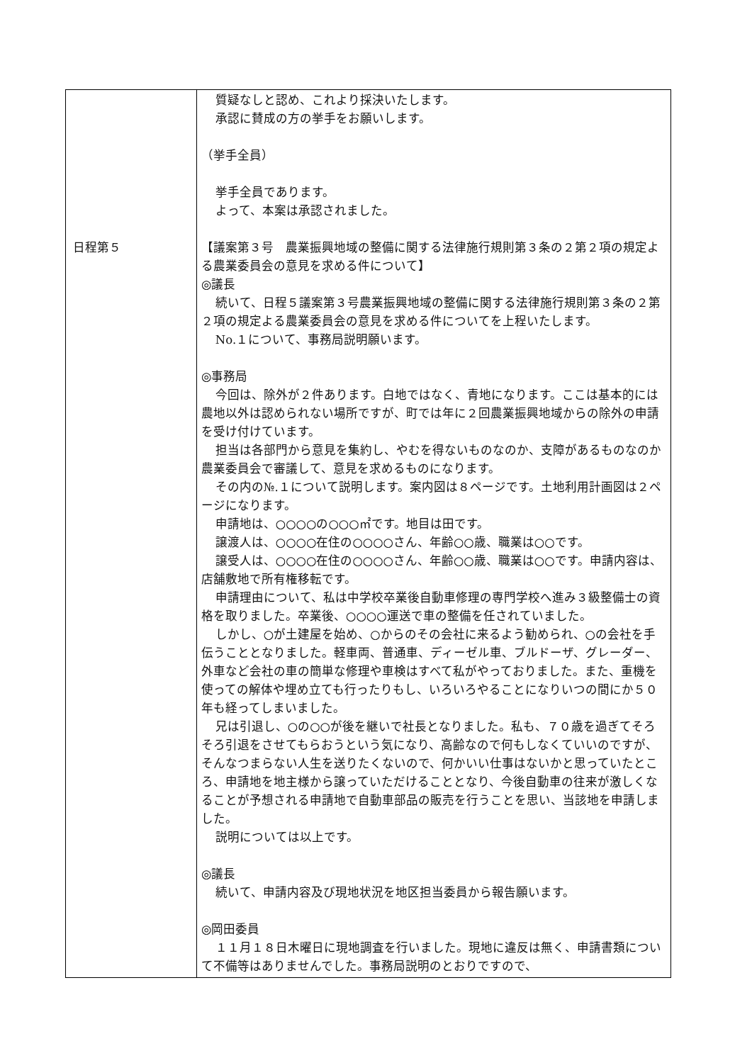| 日程第５ | 質疑なしと認め、これより採決いたします。 承認に賛成の方の挙手をお願いします。 （挙手全員） 挙手全員であります。 よって、本案は承認されました。 【議案第３号 農業振興地域の整備に関する法律施行規則第３条の２第２項の規定よる農業委員会の意見を求める件について】 ◎議長 続いて、日程５議案第３号農業振興地域の整備に関する法律施行規則第３条の２第２項の規定よる農業委員会の意見を求める件についてを上程いたします。 No.１について、事務局説明願います。 ◎事務局 今回は、除外が２件あります。白地ではなく、青地になります。ここは基本的には農地以外は認められない場所ですが、町では年に２回農業振興地域からの除外の申請を受け付けています。 担当は各部門から意見を集約し、やむを得ないものなのか、支障があるものなのか農業委員会で審議して、意見を求めるものになります。 その内の№.１について説明します。案内図は８ページです。土地利用計画図は２ページになります。 申請地は、○○○○の○○○㎡です。地目は田です。 譲渡人は、○○○○在住の○○○○さん、年齢○○歳、職業は○○です。 譲受人は、○○○○在住の○○○○さん、年齢○○歳、職業は○○です。申請内容は、店舗敷地で所有権移転です。 申請理由について、私は中学校卒業後自動車修理の専門学校へ進み３級整備士の資格を取りました。卒業後、○○○○運送で車の整備を任されていました。 しかし、○が土建屋を始め、○からのその会社に来るよう勧められ、○の会社を手伝うこととなりました。軽車両、普通車、ディーゼル車、ブルドーザ、グレーダー、外車など会社の車の簡単な修理や車検はすべて私がやっておりました。また、重機を使っての解体や埋め立ても行ったりもし、いろいろやることになりいつの間にか５０年も経ってしまいました。 兄は引退し、○の○○が後を継いで社長となりました。私も、７０歳を過ぎてそろそろ引退をさせてもらおうという気になり、高齢なので何もしなくていいのですが、そんなつまらない人生を送りたくないので、何かいい仕事はないかと思っていたところ、申請地を地主様から譲っていただけることとなり、今後自動車の往来が激しくなることが予想される申請地で自動車部品の販売を行うことを思い、当該地を申請しました。 説明については以上です。 ◎議長 続いて、申請内容及び現地状況を地区担当委員から報告願います。 ◎岡田委員 １１月１８日木曜日に現地調査を行いました。現地に違反は無く、申請書類について不備等はありませんでした。事務局説明のとおりですので、 |